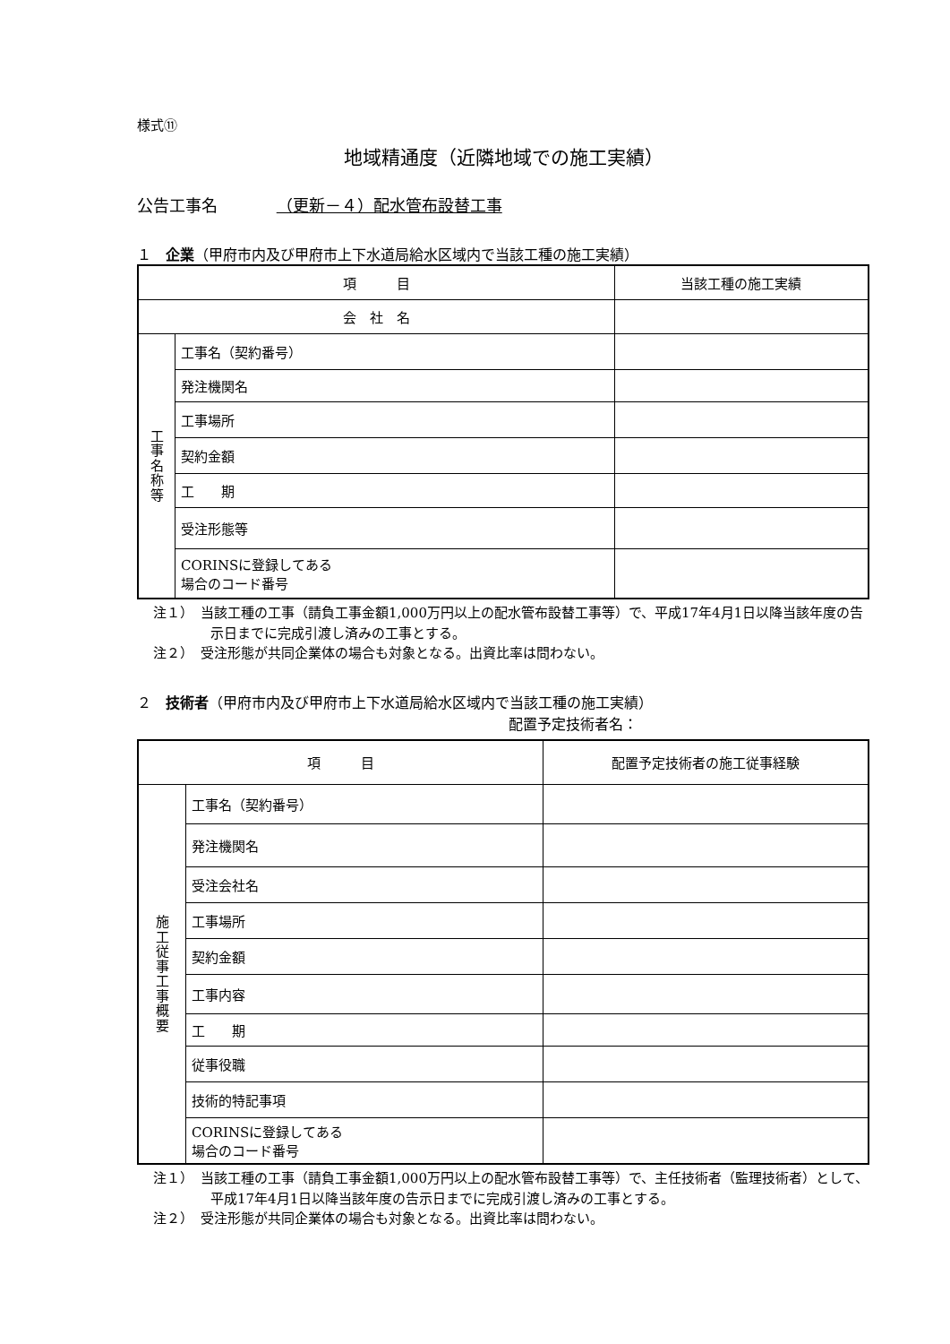様式⑪
地域精通度（近隣地域での施工実績）
公告工事名 （更新－４）配水管布設替工事
１　企業（甲府市内及び甲府市上下水道局給水区域内で当該工種の施工実績）
| 項 目 | | 当該工種の施工実績 |
| 会 社 名 | | |
| 工 事 名 称 等 | 工事名（契約番号） | |
| | 発注機関名 | |
| | 工事場所 | |
| | 契約金額 | |
| | 工 期 | |
| | 受注形態等 | |
| | CORINSに登録してある 場合のコード番号 | |
注１）　当該工種の工事（請負工事金額1,000万円以上の配水管布設替工事等）で、平成17年4月1日以降当該年度の告示日までに完成引渡し済みの工事とする。
注２）　受注形態が共同企業体の場合も対象となる。出資比率は問わない。
２　技術者（甲府市内及び甲府市上下水道局給水区域内で当該工種の施工実績）
配置予定技術者名：
| 項 目 | | 配置予定技術者の施工従事経験 |
| 施 工 従 事 工 事 概 要 | 工事名（契約番号） | |
| | 発注機関名 | |
| | 受注会社名 | |
| | 工事場所 | |
| | 契約金額 | |
| | 工事内容 | |
| | 工 期 | |
| | 従事役職 | |
| | 技術的特記事項 | |
| | CORINSに登録してある 場合のコード番号 | |
注１）　当該工種の工事（請負工事金額1,000万円以上の配水管布設替工事等）で、主任技術者（監理技術者）として、平成17年4月1日以降当該年度の告示日までに完成引渡し済みの工事とする。
注２）　受注形態が共同企業体の場合も対象となる。出資比率は問わない。